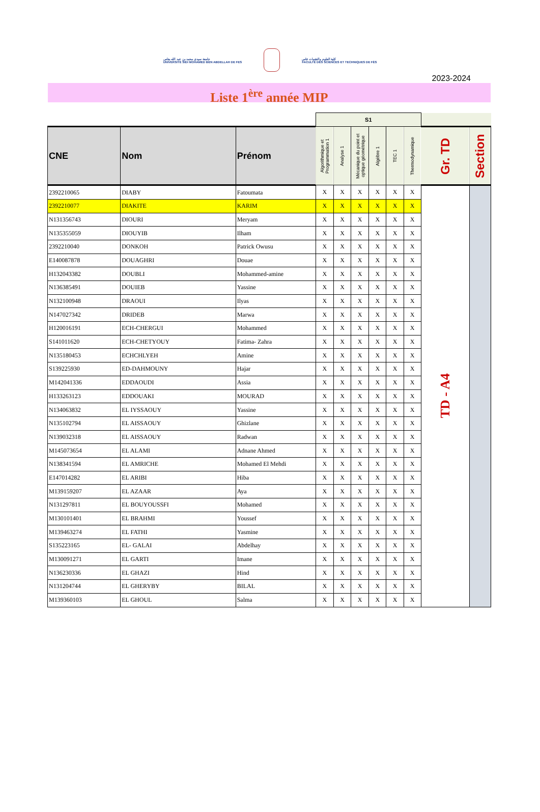جامعة سيدي محمد بن عبد الله بفاس
UNIVERSITÉ SIDI MOHAMED BEN ABDELLAH DE FES
كلية العلوم والتقنيات فاس
FACULTÉ DES SCIENCES ET TECHNIQUES DE FÈS
2023-2024
Liste 1<sup>ère</sup> année MIP
| | | | S1 | | | | | | | |
| CNE | Nom | Prénom | Algorithmique et Programmation 1 | Analyse 1 | Mécanique du point et optique géométrique | Algèbre 1 | TEC 1 | Thermodynamique | Gr. TD | Section |
| 2392210065 | DIABY | Fatoumata | X | X | X | X | X | X | TD - A4 | |
| 2392210077 | DIAKITE | KARIM | X | X | X | X | X | X | | |
| N131356743 | DIOURI | Meryam | X | X | X | X | X | X | | |
| N135355059 | DIOUYIB | Ilham | X | X | X | X | X | X | | |
| 2392210040 | DONKOH | Patrick Owusu | X | X | X | X | X | X | | |
| E140087878 | DOUAGHRI | Douae | X | X | X | X | X | X | | |
| H132043382 | DOUBLI | Mohammed-amine | X | X | X | X | X | X | | |
| N136385491 | DOUIEB | Yassine | X | X | X | X | X | X | | |
| N132100948 | DRAOUI | Ilyas | X | X | X | X | X | X | | |
| N147027342 | DRIDEB | Marwa | X | X | X | X | X | X | | |
| H120016191 | ECH-CHERGUI | Mohammed | X | X | X | X | X | X | | |
| S141011620 | ECH-CHETYOUY | Fatima- Zahra | X | X | X | X | X | X | | |
| N135180453 | ECHCHLYEH | Amine | X | X | X | X | X | X | | |
| S139225930 | ED-DAHMOUNY | Hajar | X | X | X | X | X | X | | |
| M142041336 | EDDAOUDI | Assia | X | X | X | X | X | X | | |
| H133263123 | EDDOUAKI | MOURAD | X | X | X | X | X | X | | |
| N134063832 | EL IYSSAOUY | Yassine | X | X | X | X | X | X | | |
| N135102794 | EL AISSAOUY | Ghizlane | X | X | X | X | X | X | | |
| N139032318 | EL AISSAOUY | Radwan | X | X | X | X | X | X | | |
| M145073654 | EL ALAMI | Adnane Ahmed | X | X | X | X | X | X | | |
| N138341594 | EL AMRICHE | Mohamed El Mehdi | X | X | X | X | X | X | | |
| E147014282 | EL ARIBI | Hiba | X | X | X | X | X | X | | |
| M139159207 | EL AZAAR | Aya | X | X | X | X | X | X | | |
| N131297811 | EL BOUYOUSSFI | Mohamed | X | X | X | X | X | X | | |
| M130101401 | EL BRAHMI | Youssef | X | X | X | X | X | X | | |
| M139463274 | EL FATHI | Yasmine | X | X | X | X | X | X | | |
| S135223165 | EL- GALAI | Abdelhay | X | X | X | X | X | X | | |
| M130091271 | EL GARTI | Imane | X | X | X | X | X | X | | |
| N136230336 | EL GHAZI | Hind | X | X | X | X | X | X | | |
| N131204744 | EL GHERYBY | BILAL | X | X | X | X | X | X | | |
| M139360103 | EL GHOUL | Salma | X | X | X | X | X | X | | |